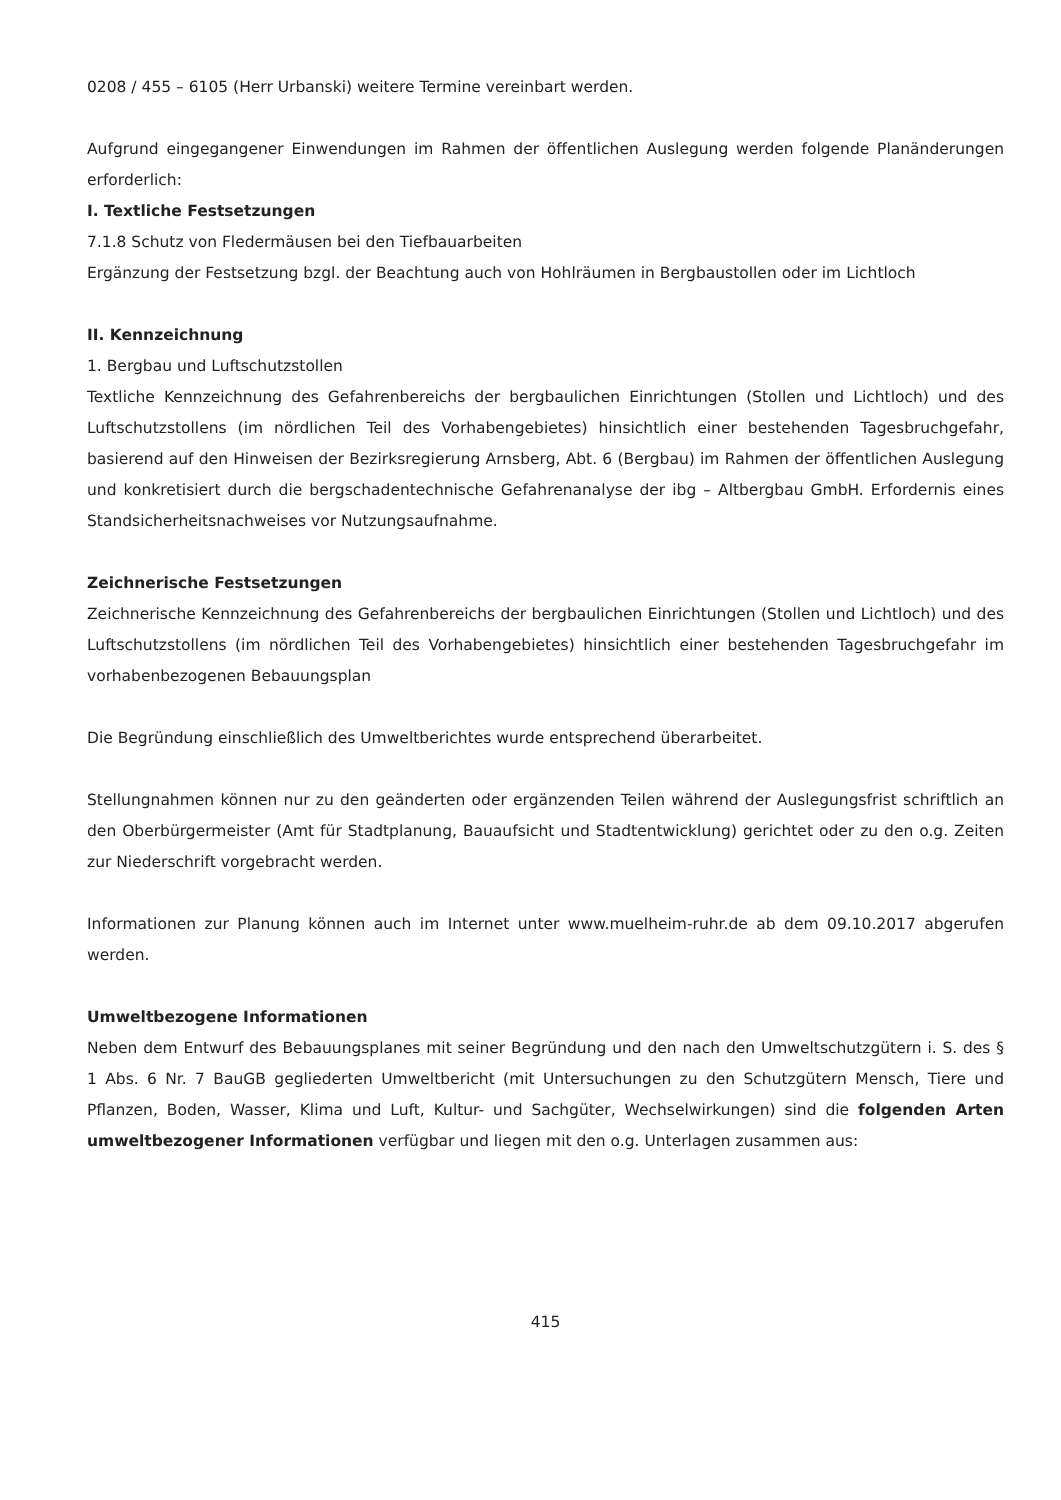0208 / 455 – 6105 (Herr Urbanski) weitere Termine vereinbart werden.
Aufgrund eingegangener Einwendungen im Rahmen der öffentlichen Auslegung werden folgende Planänderungen erforderlich:
I. Textliche Festsetzungen
7.1.8 Schutz von Fledermäusen bei den Tiefbauarbeiten
Ergänzung der Festsetzung bzgl. der Beachtung auch von Hohlräumen in Bergbaustollen oder im Lichtloch
II. Kennzeichnung
1. Bergbau und Luftschutzstollen
Textliche Kennzeichnung des Gefahrenbereichs der bergbaulichen Einrichtungen (Stollen und Lichtloch) und des Luftschutzstollens (im nördlichen Teil des Vorhabengebietes) hinsichtlich einer bestehenden Tagesbruchgefahr, basierend auf den Hinweisen der Bezirksregierung Arnsberg, Abt. 6 (Bergbau) im Rahmen der öffentlichen Auslegung und konkretisiert durch die bergschadentechnische Gefahrenanalyse der ibg – Altbergbau GmbH. Erfordernis eines Standsicherheitsnachweises vor Nutzungsaufnahme.
Zeichnerische Festsetzungen
Zeichnerische Kennzeichnung des Gefahrenbereichs der bergbaulichen Einrichtungen (Stollen und Lichtloch) und des Luftschutzstollens (im nördlichen Teil des Vorhabengebietes) hinsichtlich einer bestehenden Tagesbruchgefahr im vorhabenbezogenen Bebauungsplan
Die Begründung einschließlich des Umweltberichtes wurde entsprechend überarbeitet.
Stellungnahmen können nur zu den geänderten oder ergänzenden Teilen während der Auslegungsfrist schriftlich an den Oberbürgermeister (Amt für Stadtplanung, Bauaufsicht und Stadtentwicklung) gerichtet oder zu den o.g. Zeiten zur Niederschrift vorgebracht werden.
Informationen zur Planung können auch im Internet unter www.muelheim-ruhr.de ab dem 09.10.2017 abgerufen werden.
Umweltbezogene Informationen
Neben dem Entwurf des Bebauungsplanes mit seiner Begründung und den nach den Umweltschutzgütern i. S. des § 1 Abs. 6 Nr. 7 BauGB gegliederten Umweltbericht (mit Untersuchungen zu den Schutzgütern Mensch, Tiere und Pflanzen, Boden, Wasser, Klima und Luft, Kultur- und Sachgüter, Wechselwirkungen) sind die folgenden Arten umweltbezogener Informationen verfügbar und liegen mit den o.g. Unterlagen zusammen aus:
415